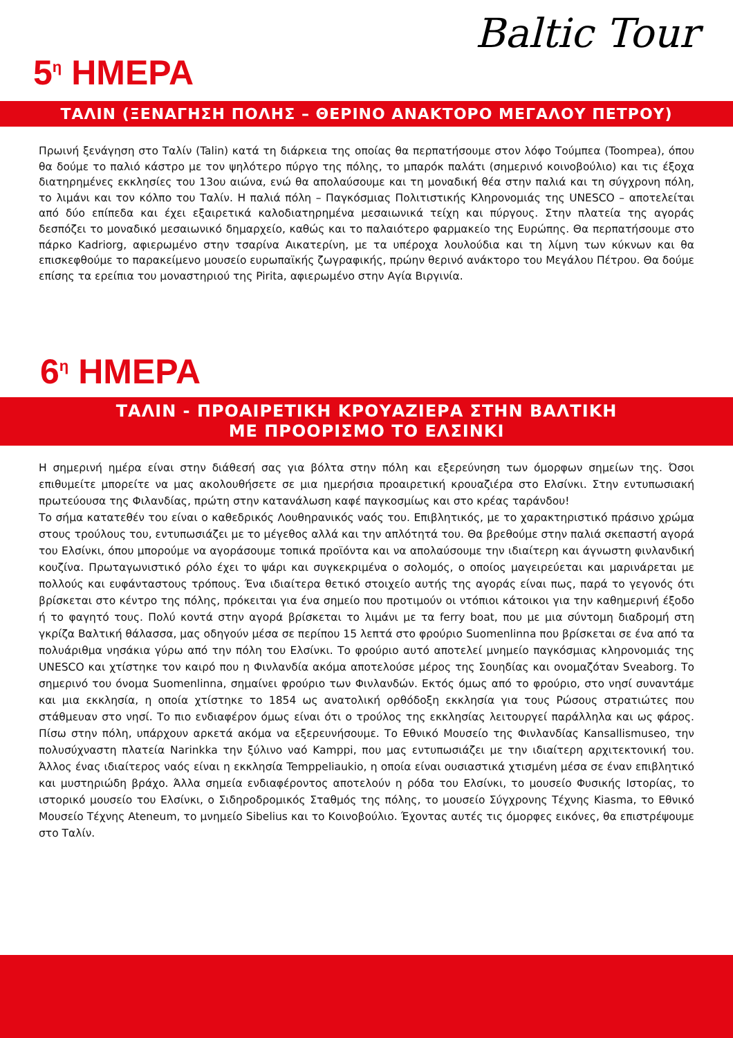Baltic Tour
5<sup>η</sup> ΗΜΕΡΑ
ΤΑΛΙΝ (ΞΕΝΑΓΗΣΗ ΠΟΛΗΣ – ΘΕΡΙΝΟ ΑΝΑΚΤΟΡΟ ΜΕΓΑΛΟΥ ΠΕΤΡΟΥ)
Πρωινή ξενάγηση στο Ταλίν (Talin) κατά τη διάρκεια της οποίας θα περπατήσουμε στον λόφο Τούμπεα (Toompea), όπου θα δούμε το παλιό κάστρο με τον ψηλότερο πύργο της πόλης, το μπαρόκ παλάτι (σημερινό κοινοβούλιο) και τις έξοχα διατηρημένες εκκλησίες του 13ου αιώνα, ενώ θα απολαύσουμε και τη μοναδική θέα στην παλιά και τη σύγχρονη πόλη, το λιμάνι και τον κόλπο του Ταλίν. Η παλιά πόλη – Παγκόσμιας Πολιτιστικής Κληρονομιάς της UNESCO – αποτελείται από δύο επίπεδα και έχει εξαιρετικά καλοδιατηρημένα μεσαιωνικά τείχη και πύργους. Στην πλατεία της αγοράς δεσπόζει το μοναδικό μεσαιωνικό δημαρχείο, καθώς και το παλαιότερο φαρμακείο της Ευρώπης. Θα περπατήσουμε στο πάρκο Kadriorg, αφιερωμένο στην τσαρίνα Αικατερίνη, με τα υπέροχα λουλούδια και τη λίμνη των κύκνων και θα επισκεφθούμε το παρακείμενο μουσείο ευρωπαϊκής ζωγραφικής, πρώην θερινό ανάκτορο του Μεγάλου Πέτρου. Θα δούμε επίσης τα ερείπια του μοναστηριού της Pirita, αφιερωμένο στην Αγία Βιργινία.
6<sup>η</sup> ΗΜΕΡΑ
ΤΑΛΙΝ - ΠΡΟΑΙΡΕΤΙΚΗ ΚΡΟΥΑΖΙΕΡΑ ΣΤΗΝ ΒΑΛΤΙΚΗ
ΜΕ ΠΡΟΟΡΙΣΜΟ ΤΟ ΕΛΣΙΝΚΙ
Η σημερινή ημέρα είναι στην διάθεσή σας για βόλτα στην πόλη και εξερεύνηση των όμορφων σημείων της. Όσοι επιθυμείτε μπορείτε να μας ακολουθήσετε σε μια ημερήσια προαιρετική κρουαζιέρα στο Ελσίνκι. Στην εντυπωσιακή πρωτεύουσα της Φιλανδίας, πρώτη στην κατανάλωση καφέ παγκοσμίως και στο κρέας ταράνδου!
Το σήμα κατατεθέν του είναι ο καθεδρικός Λουθηρανικός ναός του. Επιβλητικός, με το χαρακτηριστικό πράσινο χρώμα στους τρούλους του, εντυπωσιάζει με το μέγεθος αλλά και την απλότητά του. Θα βρεθούμε στην παλιά σκεπαστή αγορά του Ελσίνκι, όπου μπορούμε να αγοράσουμε τοπικά προϊόντα και να απολαύσουμε την ιδιαίτερη και άγνωστη φινλανδική κουζίνα. Πρωταγωνιστικό ρόλο έχει το ψάρι και συγκεκριμένα ο σολομός, ο οποίος μαγειρεύεται και μαρινάρεται με πολλούς και ευφάνταστους τρόπους. Ένα ιδιαίτερα θετικό στοιχείο αυτής της αγοράς είναι πως, παρά το γεγονός ότι βρίσκεται στο κέντρο της πόλης, πρόκειται για ένα σημείο που προτιμούν οι ντόπιοι κάτοικοι για την καθημερινή έξοδο ή το φαγητό τους. Πολύ κοντά στην αγορά βρίσκεται το λιμάνι με τα ferry boat, που με μια σύντομη διαδρομή στη γκρίζα Βαλτική θάλασσα, μας οδηγούν μέσα σε περίπου 15 λεπτά στο φρούριο Suomenlinna που βρίσκεται σε ένα από τα πολυάριθμα νησάκια γύρω από την πόλη του Ελσίνκι. Το φρούριο αυτό αποτελεί μνημείο παγκόσμιας κληρονομιάς της UNESCO και χτίστηκε τον καιρό που η Φινλανδία ακόμα αποτελούσε μέρος της Σουηδίας και ονομαζόταν Sveaborg. Το σημερινό του όνομα Suomenlinna, σημαίνει φρούριο των Φινλανδών. Εκτός όμως από το φρούριο, στο νησί συναντάμε και μια εκκλησία, η οποία χτίστηκε το 1854 ως ανατολική ορθόδοξη εκκλησία για τους Ρώσους στρατιώτες που στάθμευαν στο νησί. Το πιο ενδιαφέρον όμως είναι ότι ο τρούλος της εκκλησίας λειτουργεί παράλληλα και ως φάρος. Πίσω στην πόλη, υπάρχουν αρκετά ακόμα να εξερευνήσουμε. Το Εθνικό Μουσείο της Φινλανδίας Kansallismuseo, την πολυσύχναστη πλατεία Narinkka την ξύλινο ναό Kamppi, που μας εντυπωσιάζει με την ιδιαίτερη αρχιτεκτονική του. Άλλος ένας ιδιαίτερος ναός είναι η εκκλησία Temppeliaukio, η οποία είναι ουσιαστικά χτισμένη μέσα σε έναν επιβλητικό και μυστηριώδη βράχο. Άλλα σημεία ενδιαφέροντος αποτελούν η ρόδα του Ελσίνκι, το μουσείο Φυσικής Ιστορίας, το ιστορικό μουσείο του Ελσίνκι, ο Σιδηροδρομικός Σταθμός της πόλης, το μουσείο Σύγχρονης Τέχνης Kiasma, το Εθνικό Μουσείο Τέχνης Ateneum, το μνημείο Sibelius και το Κοινοβούλιο. Έχοντας αυτές τις όμορφες εικόνες, θα επιστρέψουμε στο Ταλίν.